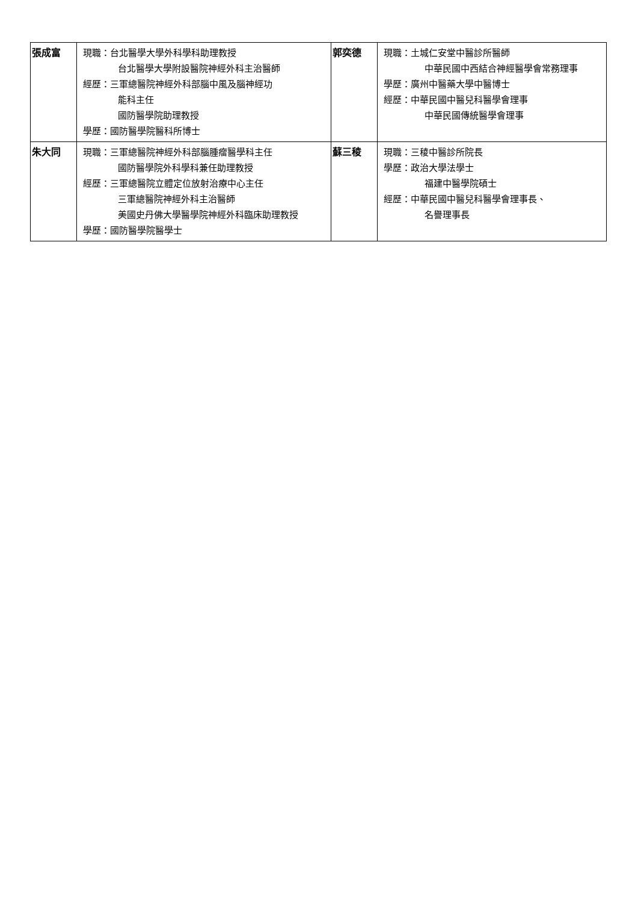| 張成富 | 現職：台北醫學大學外科學科助理教授 台北醫學大學附設醫院神經外科主治醫師 經歷：三軍總醫院神經外科部腦中風及腦神經功 能科主任 國防醫學院助理教授 學歷：國防醫學院醫科所博士 | 郭奕德 | 現職：土城仁安堂中醫診所醫師 中華民國中西結合神經醫學會常務理事 學歷：廣州中醫藥大學中醫博士 經歷：中華民國中醫兒科醫學會理事 中華民國傳統醫學會理事 |
| 朱大同 | 現職：三軍總醫院神經外科部腦腫瘤醫學科主任 國防醫學院外科學科兼任助理教授 經歷：三軍總醫院立體定位放射治療中心主任 三軍總醫院神經外科主治醫師 美國史丹佛大學醫學院神經外科臨床助理教授 學歷：國防醫學院醫學士 | 蘇三稜 | 現職：三稜中醫診所院長 學歷：政治大學法學士 福建中醫學院碩士 經歷：中華民國中醫兒科醫學會理事長、 名譽理事長 |